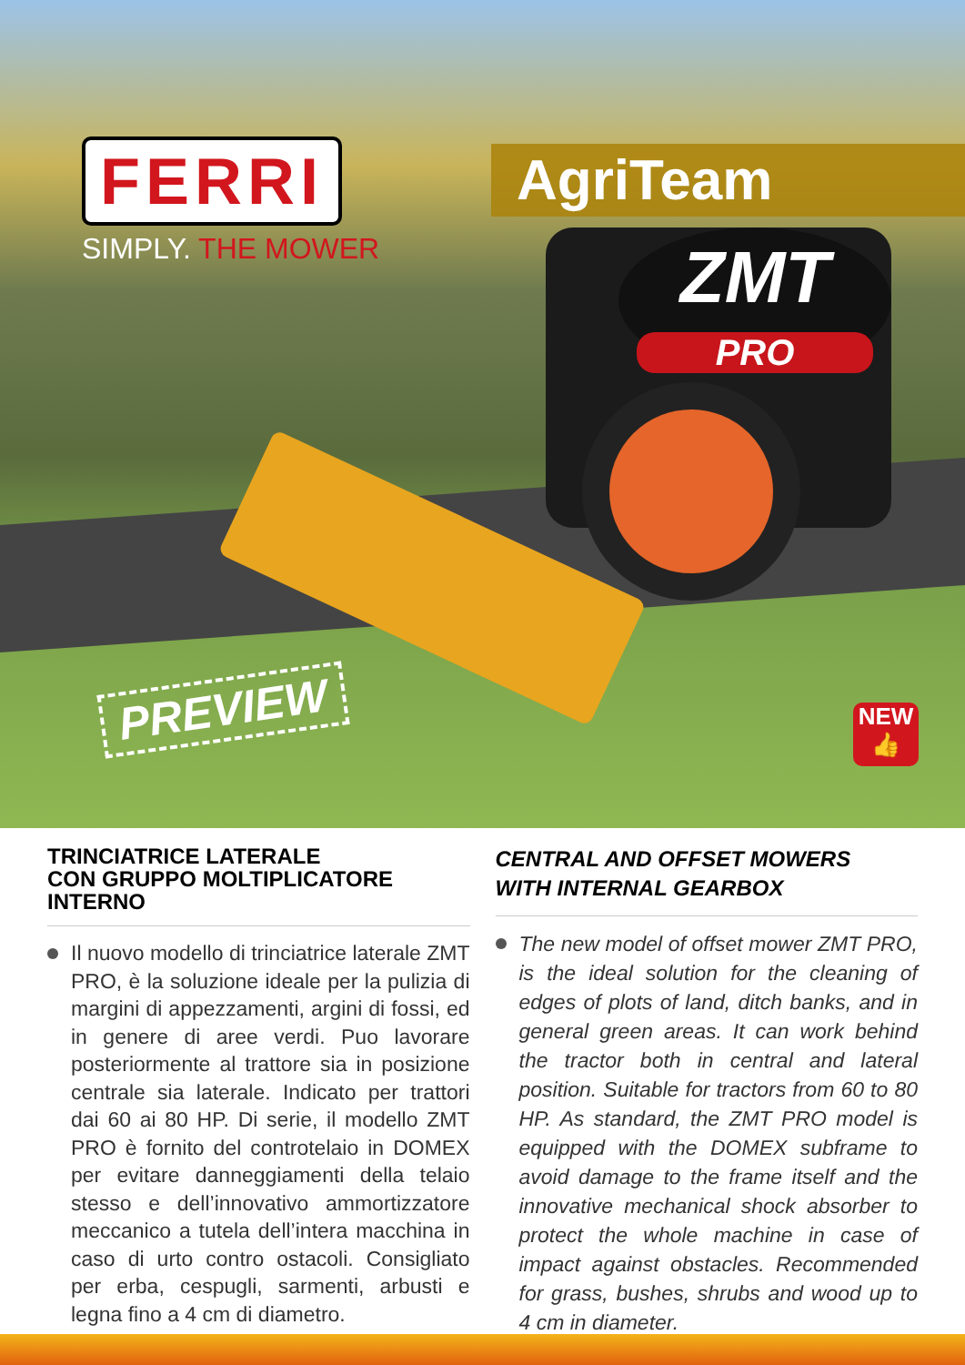FERRI
SIMPLY. THE MOWER
AgriTeam
ZMT
PRO
PREVIEW
NEW
👍
TRINCIATRICE LATERALE
CON GRUPPO MOLTIPLICATORE
INTERNO
Il nuovo modello di trinciatrice laterale ZMT PRO, è la soluzione ideale per la pulizia di margini di appezzamenti, argini di fossi, ed in genere di aree verdi. Puo lavorare posteriormente al trattore sia in posizione centrale sia laterale. Indicato per trattori dai 60 ai 80 HP. Di serie, il modello ZMT PRO è fornito del controtelaio in DOMEX per evitare danneggiamenti della telaio stesso e dell’innovativo ammortizzatore meccanico a tutela dell’intera macchina in caso di urto contro ostacoli. Consigliato per erba, cespugli, sarmenti, arbusti e legna fino a 4 cm di diametro.
CENTRAL AND OFFSET MOWERS
WITH INTERNAL GEARBOX
The new model of offset mower ZMT PRO, is the ideal solution for the cleaning of edges of plots of land, ditch banks, and in general green areas. It can work behind the tractor both in central and lateral position. Suitable for tractors from 60 to 80 HP. As standard, the ZMT PRO model is equipped with the DOMEX subframe to avoid damage to the frame itself and the innovative mechanical shock absorber to protect the whole machine in case of impact against obstacles. Recommended for grass, bushes, shrubs and wood up to 4 cm in diameter.